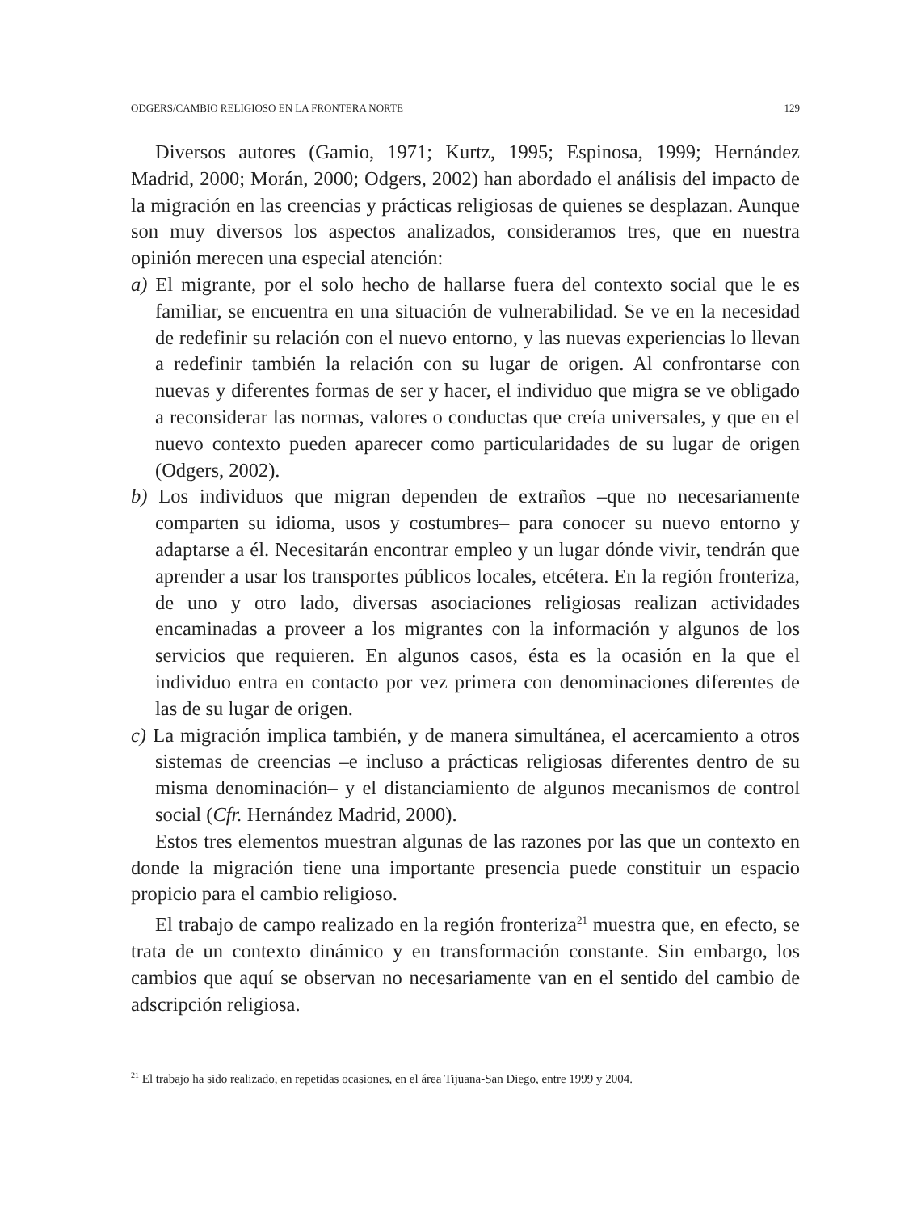ODGERS/CAMBIO RELIGIOSO EN LA FRONTERA NORTE 129
Diversos autores (Gamio, 1971; Kurtz, 1995; Espinosa, 1999; Hernández Madrid, 2000; Morán, 2000; Odgers, 2002) han abordado el análisis del impacto de la migración en las creencias y prácticas religiosas de quienes se desplazan. Aunque son muy diversos los aspectos analizados, consideramos tres, que en nuestra opinión merecen una especial atención:
a) El migrante, por el solo hecho de hallarse fuera del contexto social que le es familiar, se encuentra en una situación de vulnerabilidad. Se ve en la necesidad de redefinir su relación con el nuevo entorno, y las nuevas experiencias lo llevan a redefinir también la relación con su lugar de origen. Al confrontarse con nuevas y diferentes formas de ser y hacer, el individuo que migra se ve obligado a reconsiderar las normas, valores o conductas que creía universales, y que en el nuevo contexto pueden aparecer como particularidades de su lugar de origen (Odgers, 2002).
b) Los individuos que migran dependen de extraños –que no necesariamente comparten su idioma, usos y costumbres– para conocer su nuevo entorno y adaptarse a él. Necesitarán encontrar empleo y un lugar dónde vivir, tendrán que aprender a usar los transportes públicos locales, etcétera. En la región fronteriza, de uno y otro lado, diversas asociaciones religiosas realizan actividades encaminadas a proveer a los migrantes con la información y algunos de los servicios que requieren. En algunos casos, ésta es la ocasión en la que el individuo entra en contacto por vez primera con denominaciones diferentes de las de su lugar de origen.
c) La migración implica también, y de manera simultánea, el acercamiento a otros sistemas de creencias –e incluso a prácticas religiosas diferentes dentro de su misma denominación– y el distanciamiento de algunos mecanismos de control social (Cfr. Hernández Madrid, 2000).
Estos tres elementos muestran algunas de las razones por las que un contexto en donde la migración tiene una importante presencia puede constituir un espacio propicio para el cambio religioso.
El trabajo de campo realizado en la región fronteriza<sup>21</sup> muestra que, en efecto, se trata de un contexto dinámico y en transformación constante. Sin embargo, los cambios que aquí se observan no necesariamente van en el sentido del cambio de adscripción religiosa.
<sup>21</sup> El trabajo ha sido realizado, en repetidas ocasiones, en el área Tijuana-San Diego, entre 1999 y 2004.